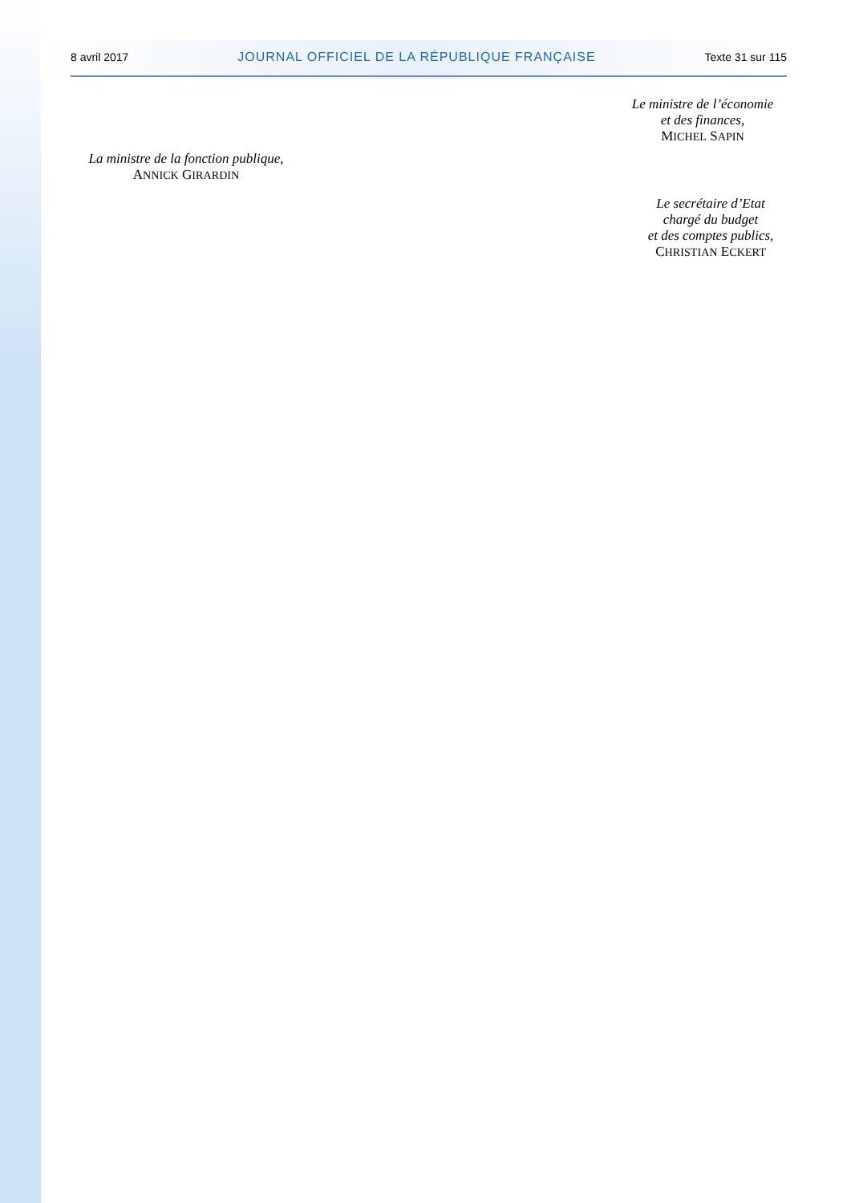8 avril 2017 JOURNAL OFFICIEL DE LA RÉPUBLIQUE FRANÇAISE Texte 31 sur 115
Le ministre de l’économie
et des finances,
MICHEL SAPIN
La ministre de la fonction publique,
ANNICK GIRARDIN
Le secrétaire d’Etat
chargé du budget
et des comptes publics,
CHRISTIAN ECKERT